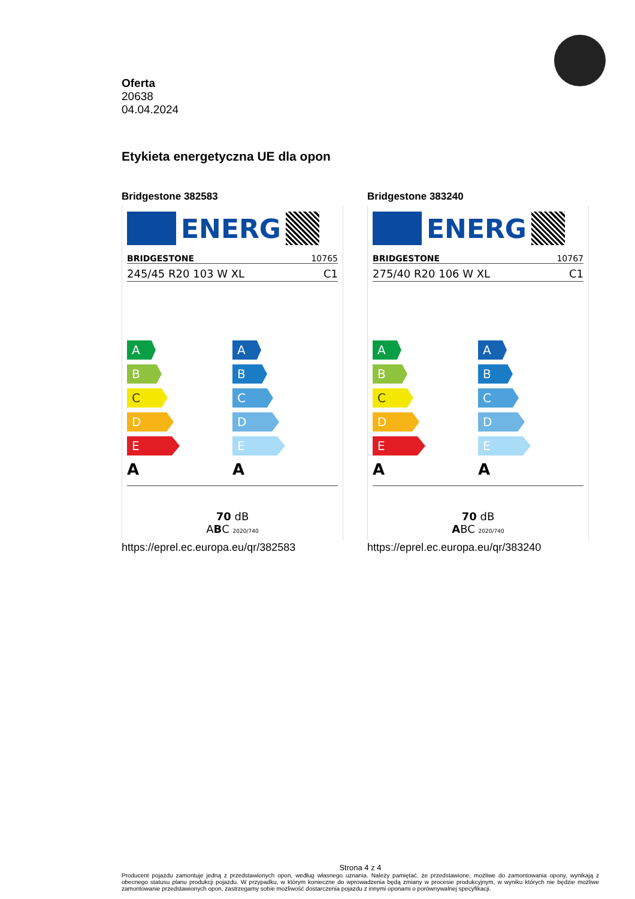Oferta
20638
04.04.2024
Etykieta energetyczna UE dla opon
Bridgestone 382583
ENERG
BRIDGESTONE 10765
245/45 R20 103 W XL C1
A
B
C
D
E
A
A
B
C
D
E
A
70 dB
ABC 2020/740
https://eprel.ec.europa.eu/qr/382583
Bridgestone 383240
ENERG
BRIDGESTONE 10767
275/40 R20 106 W XL C1
A
B
C
D
E
A
A
B
C
D
E
A
70 dB
ABC 2020/740
https://eprel.ec.europa.eu/qr/383240
Strona 4 z 4
Producent pojazdu zamontuje jedną z przedstawionych opon, według własnego uznania. Należy pamiętać, że przedstawione, możliwe do zamontowania opony, wynikają z obecnego statusu planu produkcji pojazdu. W przypadku, w którym konieczne do wprowadzenia będą zmiany w procesie produkcyjnym, w wyniku których nie będzie możliwe zamontowanie przedstawionych opon, zastrzegamy sobie możliwość dostarczenia pojazdu z innymi oponami o porównywalnej specyfikacji.